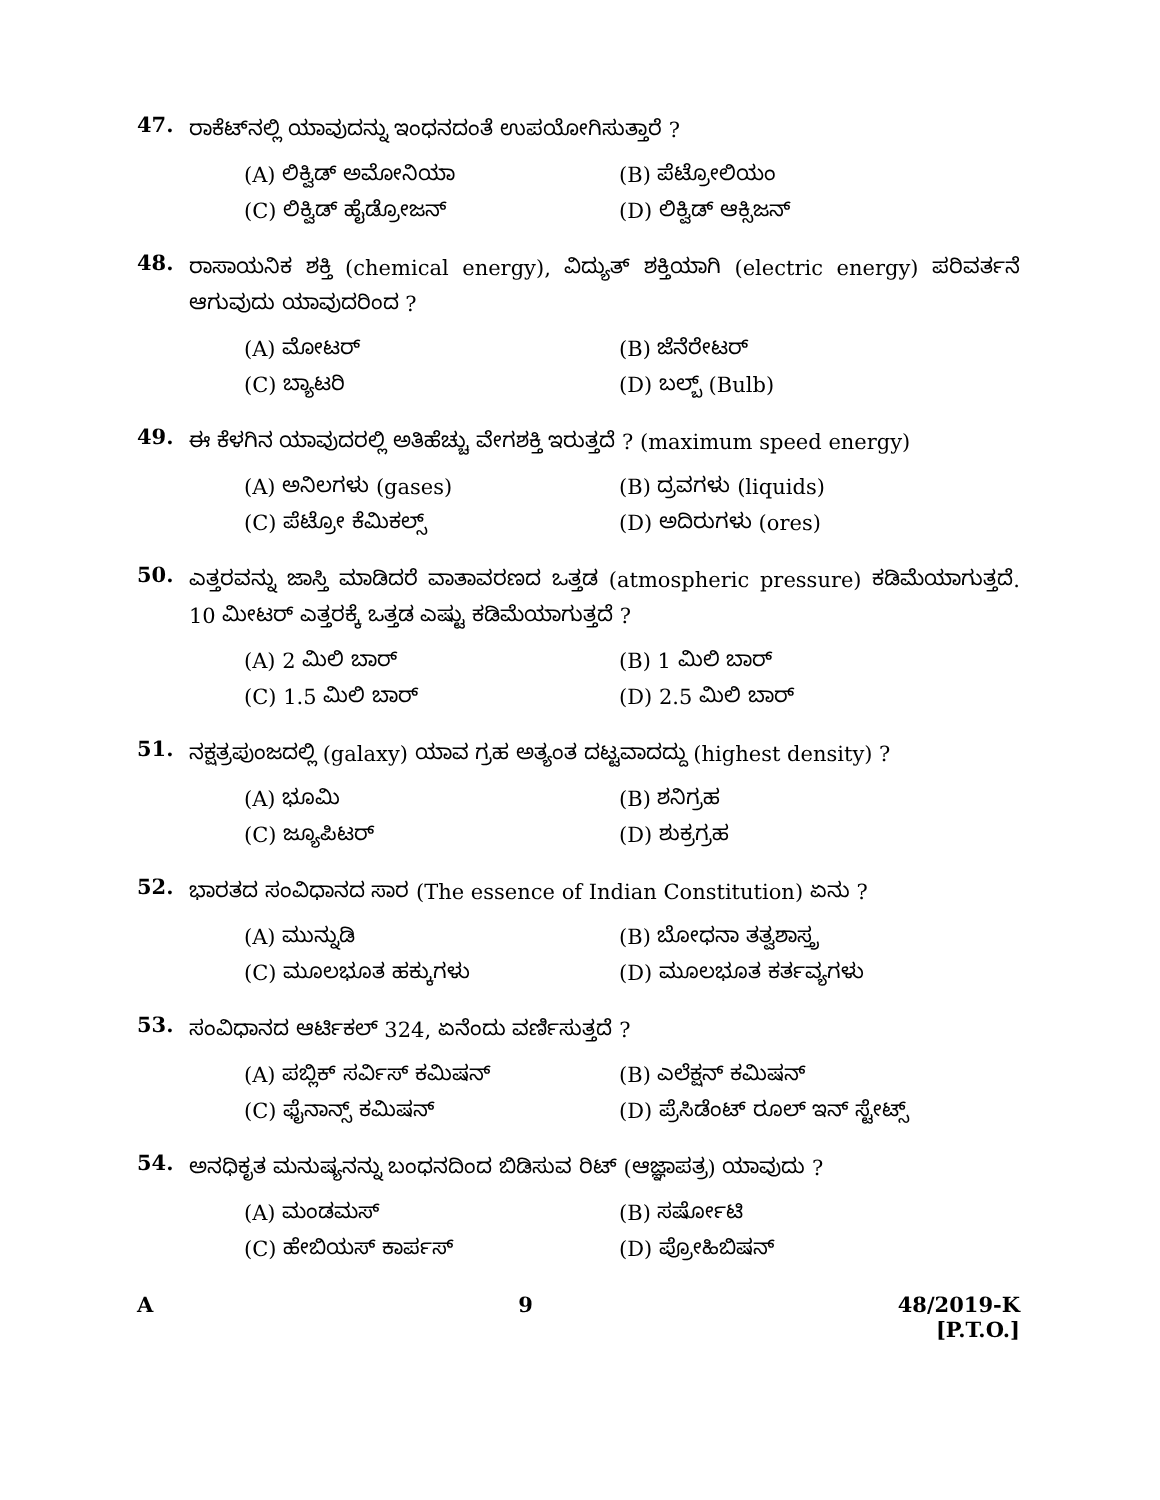47.
ರಾಕೆಟ್‌ನಲ್ಲಿ ಯಾವುದನ್ನು ಇಂಧನದಂತೆ ಉಪಯೋಗಿಸುತ್ತಾರೆ ?
(A) ಲಿಕ್ವಿಡ್ ಅಮೋನಿಯಾ
(B) ಪೆಟ್ರೋಲಿಯಂ
(C) ಲಿಕ್ವಿಡ್ ಹೈಡ್ರೋಜನ್
(D) ಲಿಕ್ವಿಡ್ ಆಕ್ಸಿಜನ್
48.
ರಾಸಾಯನಿಕ ಶಕ್ತಿ (chemical energy), ವಿದ್ಯುತ್ ಶಕ್ತಿಯಾಗಿ (electric energy) ಪರಿವರ್ತನೆ ಆಗುವುದು ಯಾವುದರಿಂದ ?
(A) ಮೋಟರ್
(B) ಜೆನೆರೇಟರ್
(C) ಬ್ಯಾಟರಿ
(D) ಬಲ್ಬ್ (Bulb)
49.
ಈ ಕೆಳಗಿನ ಯಾವುದರಲ್ಲಿ ಅತಿಹೆಚ್ಚು ವೇಗಶಕ್ತಿ ಇರುತ್ತದೆ ? (maximum speed energy)
(A) ಅನಿಲಗಳು (gases)
(B) ದ್ರವಗಳು (liquids)
(C) ಪೆಟ್ರೋ ಕೆಮಿಕಲ್ಸ್
(D) ಅದಿರುಗಳು (ores)
50.
ಎತ್ತರವನ್ನು ಜಾಸ್ತಿ ಮಾಡಿದರೆ ವಾತಾವರಣದ ಒತ್ತಡ (atmospheric pressure) ಕಡಿಮೆಯಾಗುತ್ತದೆ. 10 ಮೀಟರ್ ಎತ್ತರಕ್ಕೆ ಒತ್ತಡ ಎಷ್ಟು ಕಡಿಮೆಯಾಗುತ್ತದೆ ?
(A) 2 ಮಿಲಿ ಬಾರ್
(B) 1 ಮಿಲಿ ಬಾರ್
(C) 1.5 ಮಿಲಿ ಬಾರ್
(D) 2.5 ಮಿಲಿ ಬಾರ್
51.
ನಕ್ಷತ್ರಪುಂಜದಲ್ಲಿ (galaxy) ಯಾವ ಗ್ರಹ ಅತ್ಯಂತ ದಟ್ಟವಾದದ್ದು (highest density) ?
(A) ಭೂಮಿ
(B) ಶನಿಗ್ರಹ
(C) ಜ್ಯೂಪಿಟರ್
(D) ಶುಕ್ರಗ್ರಹ
52.
ಭಾರತದ ಸಂವಿಧಾನದ ಸಾರ (The essence of Indian Constitution) ಏನು ?
(A) ಮುನ್ನುಡಿ
(B) ಬೋಧನಾ ತತ್ವಶಾಸ್ತ್ರ
(C) ಮೂಲಭೂತ ಹಕ್ಕುಗಳು
(D) ಮೂಲಭೂತ ಕರ್ತವ್ಯಗಳು
53.
ಸಂವಿಧಾನದ ಆರ್ಟಿಕಲ್ 324, ಏನೆಂದು ವರ್ಣಿಸುತ್ತದೆ ?
(A) ಪಬ್ಲಿಕ್ ಸರ್ವಿಸ್ ಕಮಿಷನ್
(B) ಎಲೆಕ್ಷನ್ ಕಮಿಷನ್
(C) ಫೈನಾನ್ಸ್ ಕಮಿಷನ್
(D) ಪ್ರೆಸಿಡೆಂಟ್ ರೂಲ್ ಇನ್ ಸ್ಟೇಟ್ಸ್
54.
ಅನಧಿಕೃತ ಮನುಷ್ಯನನ್ನು ಬಂಧನದಿಂದ ಬಿಡಿಸುವ ರಿಟ್ (ಆಜ್ಞಾಪತ್ರ) ಯಾವುದು ?
(A) ಮಂಡಮಸ್
(B) ಸರ್ಷೋಟಿ
(C) ಹೇಬಿಯಸ್ ಕಾರ್ಪಸ್
(D) ಪ್ರೋಹಿಬಿಷನ್
A 9 48/2019-K
[P.T.O.]